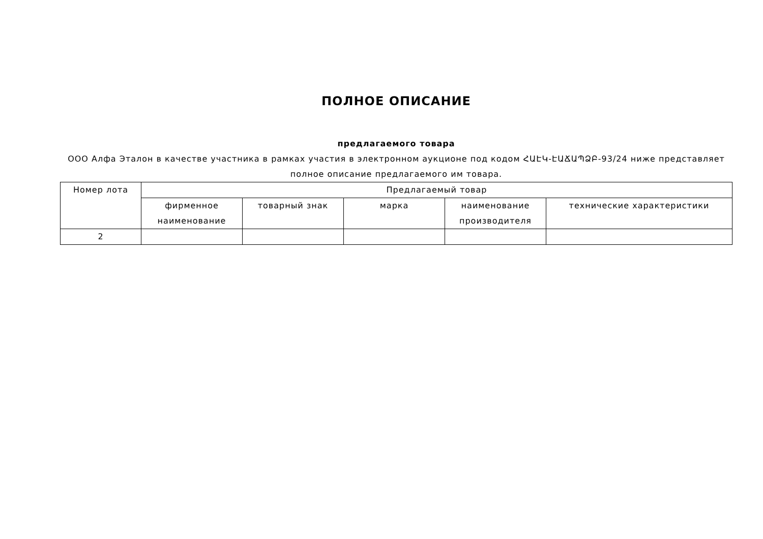ПОЛНОЕ ОПИСАНИЕ
предлагаемого товара
ООО Алфа Эталон в качестве участника в рамках участия в электронном аукционе под кодом ՀԱԷԿ-ԷԱՃԱՊՁԲ-93/24 ниже представляет полное описание предлагаемого им товара.
| Номер лота | Предлагаемый товар | | | | |
| --- | --- | --- | --- | --- | --- |
| | фирменное наименование | товарный знак | марка | наименование производителя | технические характеристики |
| 2 | | | | | |